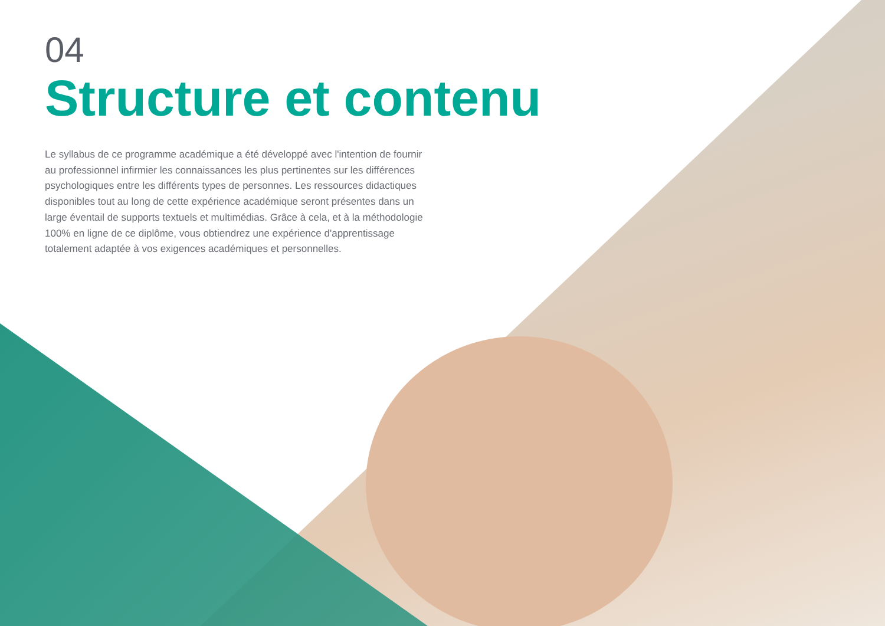04
Structure et contenu
Le syllabus de ce programme académique a été développé avec l'intention de fournir au professionnel infirmier les connaissances les plus pertinentes sur les différences psychologiques entre les différents types de personnes. Les ressources didactiques disponibles tout au long de cette expérience académique seront présentes dans un large éventail de supports textuels et multimédias. Grâce à cela, et à la méthodologie 100% en ligne de ce diplôme, vous obtiendrez une expérience d'apprentissage totalement adaptée à vos exigences académiques et personnelles.